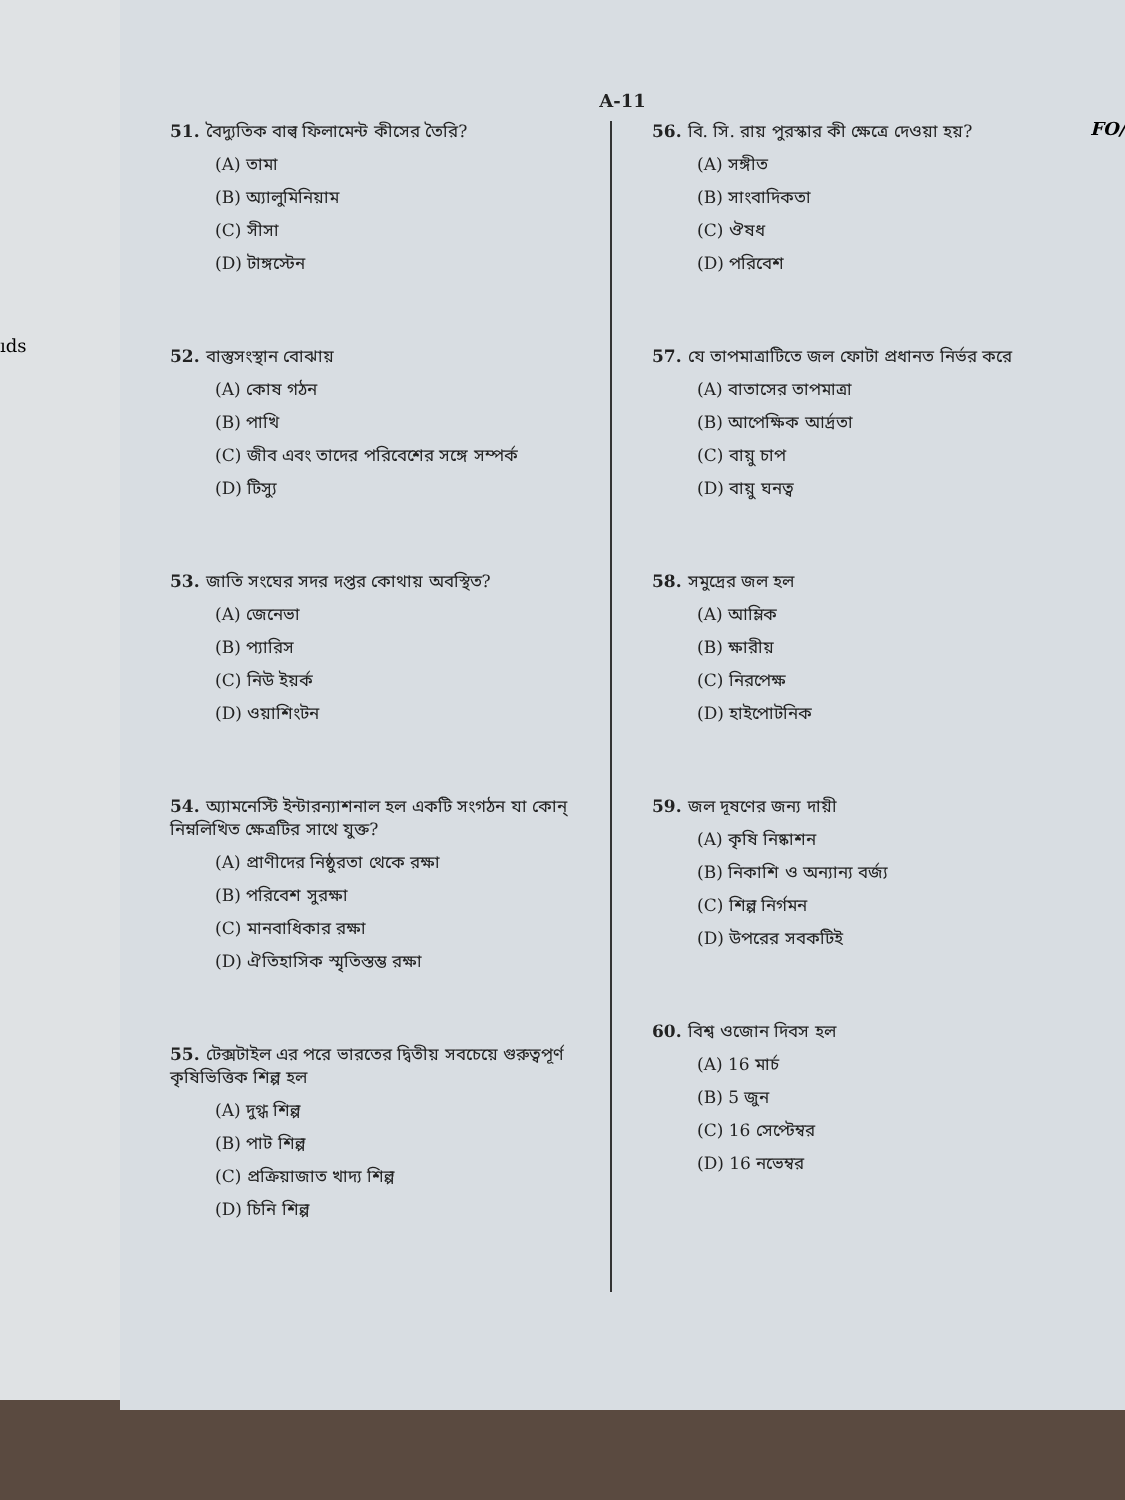ıds
A-11
FO/
51. বৈদ্যুতিক বাল্ব ফিলামেন্ট কীসের তৈরি?
(A) তামা
(B) অ্যালুমিনিয়াম
(C) সীসা
(D) টাঙ্গস্টেন
52. বাস্তুসংস্থান বোঝায়
(A) কোষ গঠন
(B) পাখি
(C) জীব এবং তাদের পরিবেশের সঙ্গে সম্পর্ক
(D) টিস্যু
53. জাতি সংঘের সদর দপ্তর কোথায় অবস্থিত?
(A) জেনেভা
(B) প্যারিস
(C) নিউ ইয়র্ক
(D) ওয়াশিংটন
54. অ্যামনেস্টি ইন্টারন্যাশনাল হল একটি সংগঠন যা কোন্ নিম্নলিখিত ক্ষেত্রটির সাথে যুক্ত?
(A) প্রাণীদের নিষ্ঠুরতা থেকে রক্ষা
(B) পরিবেশ সুরক্ষা
(C) মানবাধিকার রক্ষা
(D) ঐতিহাসিক স্মৃতিস্তম্ভ রক্ষা
55. টেক্সটাইল এর পরে ভারতের দ্বিতীয় সবচেয়ে গুরুত্বপূর্ণ কৃষিভিত্তিক শিল্প হল
(A) দুগ্ধ শিল্প
(B) পাট শিল্প
(C) প্রক্রিয়াজাত খাদ্য শিল্প
(D) চিনি শিল্প
56. বি. সি. রায় পুরস্কার কী ক্ষেত্রে দেওয়া হয়?
(A) সঙ্গীত
(B) সাংবাদিকতা
(C) ঔষধ
(D) পরিবেশ
57. যে তাপমাত্রাটিতে জল ফোটা প্রধানত নির্ভর করে
(A) বাতাসের তাপমাত্রা
(B) আপেক্ষিক আর্দ্রতা
(C) বায়ু চাপ
(D) বায়ু ঘনত্ব
58. সমুদ্রের জল হল
(A) আম্লিক
(B) ক্ষারীয়
(C) নিরপেক্ষ
(D) হাইপোটনিক
59. জল দূষণের জন্য দায়ী
(A) কৃষি নিষ্কাশন
(B) নিকাশি ও অন্যান্য বর্জ্য
(C) শিল্প নির্গমন
(D) উপরের সবকটিই
60. বিশ্ব ওজোন দিবস হল
(A) 16 মার্চ
(B) 5 জুন
(C) 16 সেপ্টেম্বর
(D) 16 নভেম্বর